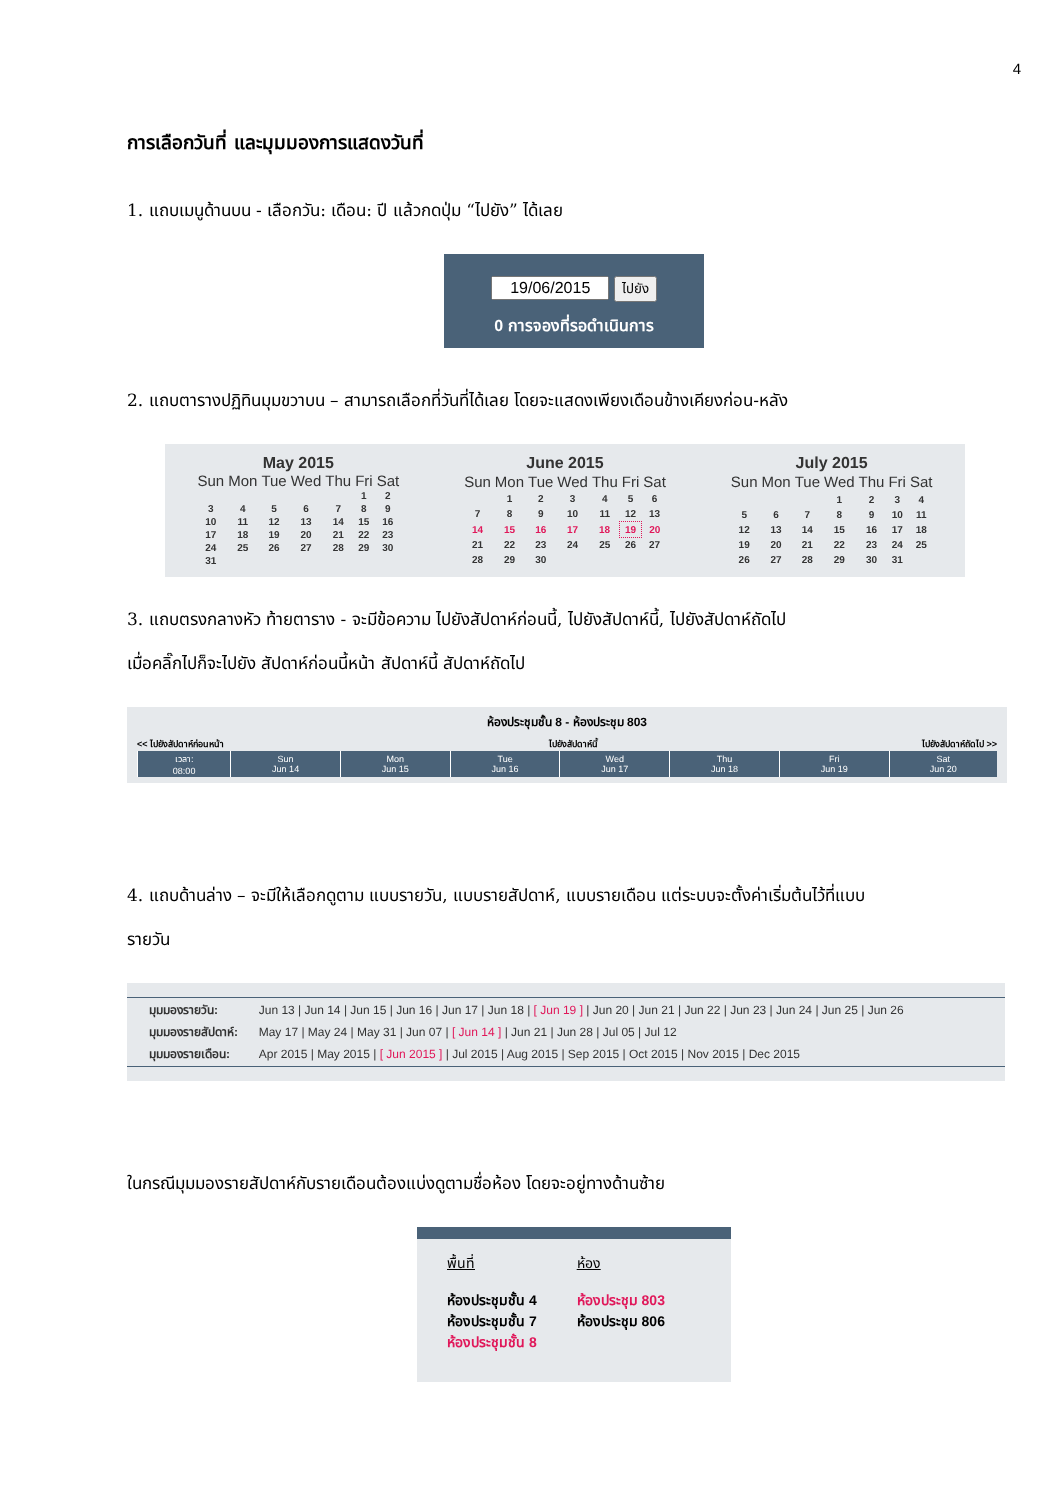4
การเลือกวันที่ และมุมมองการแสดงวันที่
1. แถบเมนูด้านบน - เลือกวัน: เดือน: ปี แล้วกดปุ่ม “ไปยัง” ได้เลย
ไปยัง
0 การจองที่รอดำเนินการ
2. แถบตารางปฏิทินมุมขวาบน – สามารถเลือกที่วันที่ได้เลย โดยจะแสดงเพียงเดือนข้างเคียงก่อน-หลัง
May 2015
| Sun | Mon | Tue | Wed | Thu | Fri | Sat |
| --- | --- | --- | --- | --- | --- | --- |
| | | | | | 1 | 2 |
| 3 | 4 | 5 | 6 | 7 | 8 | 9 |
| 10 | 11 | 12 | 13 | 14 | 15 | 16 |
| 17 | 18 | 19 | 20 | 21 | 22 | 23 |
| 24 | 25 | 26 | 27 | 28 | 29 | 30 |
| 31 | | | | | | |
June 2015
| Sun | Mon | Tue | Wed | Thu | Fri | Sat |
| --- | --- | --- | --- | --- | --- | --- |
| | 1 | 2 | 3 | 4 | 5 | 6 |
| 7 | 8 | 9 | 10 | 11 | 12 | 13 |
| 14 | 15 | 16 | 17 | 18 | 19 | 20 |
| 21 | 22 | 23 | 24 | 25 | 26 | 27 |
| 28 | 29 | 30 | | | | |
July 2015
| Sun | Mon | Tue | Wed | Thu | Fri | Sat |
| --- | --- | --- | --- | --- | --- | --- |
| | | | 1 | 2 | 3 | 4 |
| 5 | 6 | 7 | 8 | 9 | 10 | 11 |
| 12 | 13 | 14 | 15 | 16 | 17 | 18 |
| 19 | 20 | 21 | 22 | 23 | 24 | 25 |
| 26 | 27 | 28 | 29 | 30 | 31 | |
3. แถบตรงกลางหัว ท้ายตาราง - จะมีข้อความ ไปยังสัปดาห์ก่อนนี้, ไปยังสัปดาห์นี้, ไปยังสัปดาห์ถัดไป
เมื่อคลิ๊กไปก็จะไปยัง สัปดาห์ก่อนนี้หน้า สัปดาห์นี้ สัปดาห์ถัดไป
ห้องประชุมชั้น 8 - ห้องประชุม 803
<< ไปยังสัปดาห์ก่อนหน้า ไปยังสัปดาห์นี้ ไปยังสัปดาห์ถัดไป >>
| เวลา: 08:00 | Sun Jun 14 | Mon Jun 15 | Tue Jun 16 | Wed Jun 17 | Thu Jun 18 | Fri Jun 19 | Sat Jun 20 |
4. แถบด้านล่าง – จะมีให้เลือกดูตาม แบบรายวัน, แบบรายสัปดาห์, แบบรายเดือน แต่ระบบจะตั้งค่าเริ่มต้นไว้ที่แบบ
รายวัน
| มุมมองรายวัน: | Jun 13 / Jun 14 / Jun 15 / Jun 16 / Jun 17 / Jun 18 / [ Jun 19 ] / Jun 20 / Jun 21 / Jun 22 / Jun 23 / Jun 24 / Jun 25 / Jun 26 |
| มุมมองรายสัปดาห์: | May 17 / May 24 / May 31 / Jun 07 / [ Jun 14 ] / Jun 21 / Jun 28 / Jul 05 / Jul 12 |
| มุมมองรายเดือน: | Apr 2015 / May 2015 / [ Jun 2015 ] / Jul 2015 / Aug 2015 / Sep 2015 / Oct 2015 / Nov 2015 / Dec 2015 |
ในกรณีมุมมองรายสัปดาห์กับรายเดือนต้องแบ่งดูตามชื่อห้อง โดยจะอยู่ทางด้านซ้าย
พื้นที่
ห้องประชุมชั้น 4
ห้องประชุมชั้น 7
ห้องประชุมชั้น 8
ห้อง
ห้องประชุม 803
ห้องประชุม 806